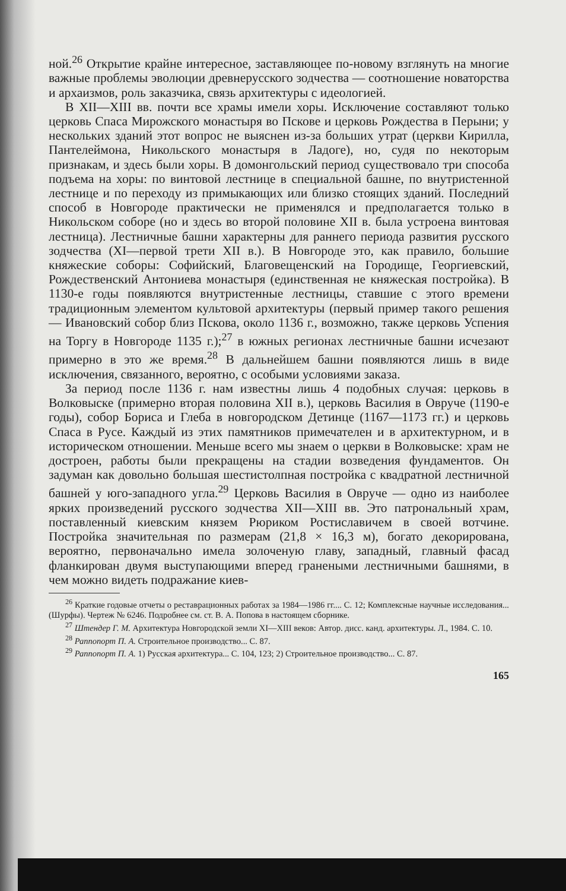ной.<sup>26</sup> Открытие крайне интересное, заставляющее по-новому взглянуть на многие важные проблемы эволюции древнерусского зодчества — соотношение новаторства и архаизмов, роль заказчика, связь архитектуры с идеологией.
В XII—XIII вв. почти все храмы имели хоры. Исключение составляют только церковь Спаса Мирожского монастыря во Пскове и церковь Рождества в Перыни; у нескольких зданий этот вопрос не выяснен из-за больших утрат (церкви Кирилла, Пантелеймона, Никольского монастыря в Ладоге), но, судя по некоторым признакам, и здесь были хоры. В домонгольский период существовало три способа подъема на хоры: по винтовой лестнице в специальной башне, по внутристенной лестнице и по переходу из примыкающих или близко стоящих зданий. Последний способ в Новгороде практически не применялся и предполагается только в Никольском соборе (но и здесь во второй половине XII в. была устроена винтовая лестница). Лестничные башни характерны для раннего периода развития русского зодчества (XI—первой трети XII в.). В Новгороде это, как правило, большие княжеские соборы: Софийский, Благовещенский на Городище, Георгиевский, Рождественский Антониева монастыря (единственная не княжеская постройка). В 1130-е годы появляются внутристенные лестницы, ставшие с этого времени традиционным элементом культовой архитектуры (первый пример такого решения — Ивановский собор близ Пскова, около 1136 г., возможно, также церковь Успения на Торгу в Новгороде 1135 г.);<sup>27</sup> в южных регионах лестничные башни исчезают примерно в это же время.<sup>28</sup> В дальнейшем башни появляются лишь в виде исключения, связанного, вероятно, с особыми условиями заказа.
За период после 1136 г. нам известны лишь 4 подобных случая: церковь в Волковыске (примерно вторая половина XII в.), церковь Василия в Овруче (1190-е годы), собор Бориса и Глеба в новгородском Детинце (1167—1173 гг.) и церковь Спаса в Русе. Каждый из этих памятников примечателен и в архитектурном, и в историческом отношении. Меньше всего мы знаем о церкви в Волковыске: храм не достроен, работы были прекращены на стадии возведения фундаментов. Он задуман как довольно большая шестистолпная постройка с квадратной лестничной башней у юго-западного угла.<sup>29</sup> Церковь Василия в Овруче — одно из наиболее ярких произведений русского зодчества XII—XIII вв. Это патрональный храм, поставленный киевским князем Рюриком Ростиславичем в своей вотчине. Постройка значительная по размерам (21,8 × 16,3 м), богато декорирована, вероятно, первоначально имела золоченую главу, западный, главный фасад фланкирован двумя выступающими вперед гранеными лестничными башнями, в чем можно видеть подражание киев-
<sup>26</sup> Краткие годовые отчеты о реставрационных работах за 1984—1986 гг.... С. 12; Комплексные научные исследования... (Шурфы). Чертеж № 6246. Подробнее см. ст. В. А. Попова в настоящем сборнике.
<sup>27</sup> Штендер Г. М. Архитектура Новгородской земли XI—XIII веков: Автор. дисс. канд. архитектуры. Л., 1984. С. 10.
<sup>28</sup> Раппопорт П. А. Строительное производство... С. 87.
<sup>29</sup> Раппопорт П. А. 1) Русская архитектура... С. 104, 123; 2) Строительное производство... С. 87.
165